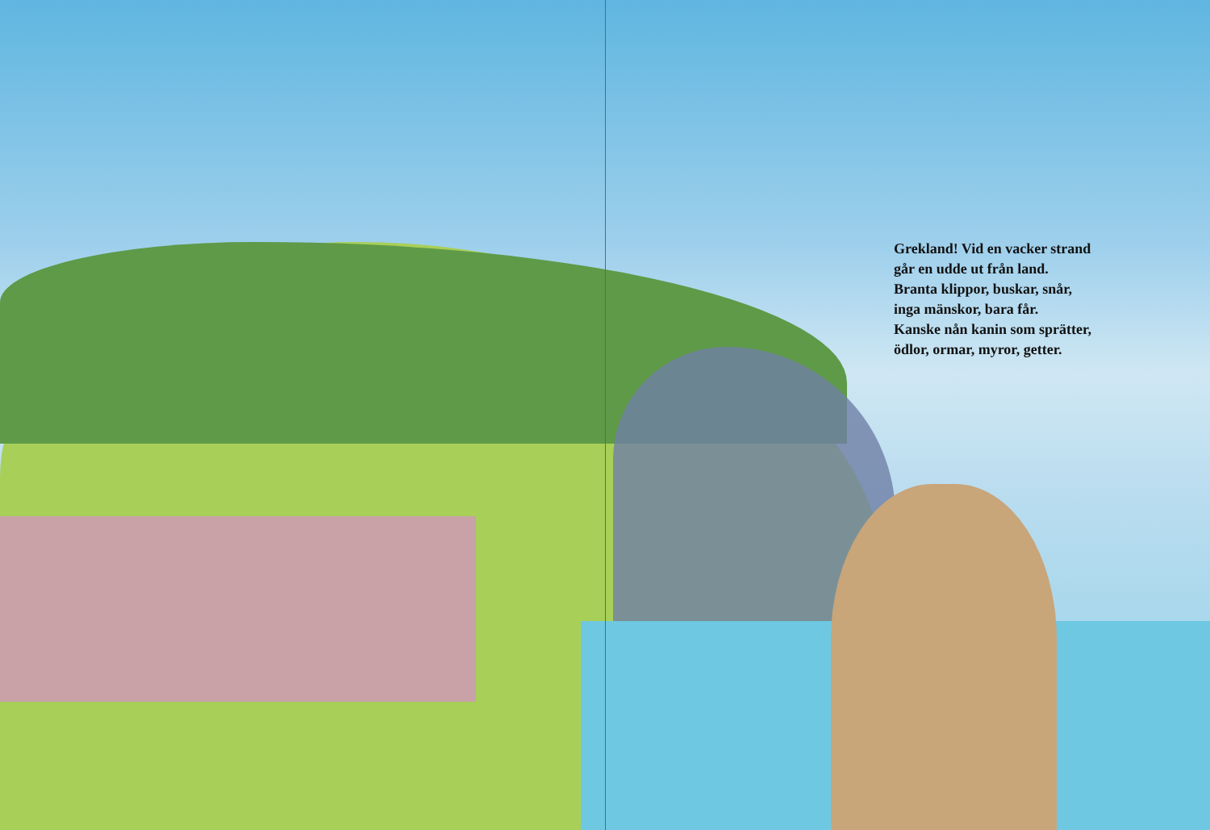Grekland! Vid en vacker strand
går en udde ut från land.
Branta klippor, buskar, snår,
inga mänskor, bara får.
Kanske nån kanin som sprätter,
ödlor, ormar, myror, getter.